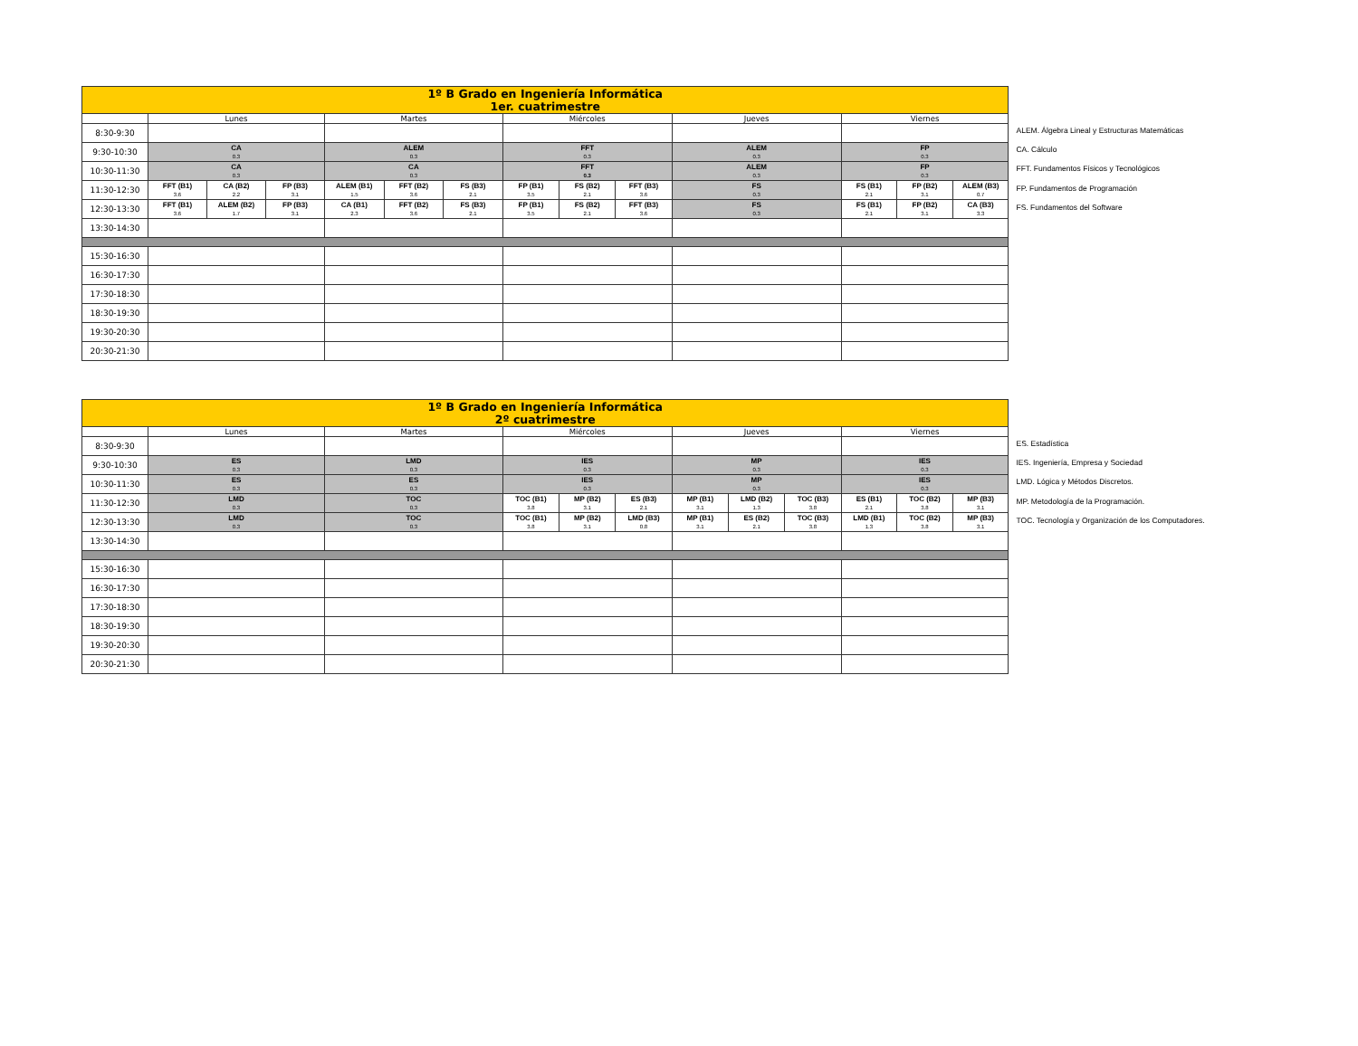| 1º B Grado en Ingeniería Informática 1er. cuatrimestre | | | | | | | | | | | | | |
| --- | --- | --- | --- | --- | --- | --- | --- | --- | --- | --- | --- | --- | --- |
| | Lunes | | | Martes | | | Miércoles | | | Jueves | Viernes | | |
| 8:30-9:30 | | | | | | | | | | | | | |
| 9:30-10:30 | CA 0.3 | | | ALEM 0.3 | | | FFT 0.3 | | | ALEM 0.3 | FP 0.3 | | |
| 10:30-11:30 | CA 0.3 | | | CA 0.3 | | | FFT 0.3 | | | ALEM 0.3 | FP 0.3 | | |
| 11:30-12:30 | FFT (B1) 3.6 | CA (B2) 2.2 | FP (B3) 3.1 | ALEM (B1) 1.5 | FFT (B2) 3.6 | FS (B3) 2.1 | FP (B1) 3.5 | FS (B2) 2.1 | FFT (B3) 3.6 | FS 0.3 | FS (B1) 2.1 | FP (B2) 3.1 | ALEM (B3) 0.7 |
| 12:30-13:30 | FFT (B1) 3.6 | ALEM (B2) 1.7 | FP (B3) 3.1 | CA (B1) 2.3 | FFT (B2) 3.6 | FS (B3) 2.1 | FP (B1) 3.5 | FS (B2) 2.1 | FFT (B3) 3.6 | FS 0.3 | FS (B1) 2.1 | FP (B2) 3.1 | CA (B3) 3.3 |
| 13:30-14:30 | | | | | | | | | | | | | |
| 15:30-16:30 | | | | | | | | | | | | | |
| 16:30-17:30 | | | | | | | | | | | | | |
| 17:30-18:30 | | | | | | | | | | | | | |
| 18:30-19:30 | | | | | | | | | | | | | |
| 19:30-20:30 | | | | | | | | | | | | | |
| 20:30-21:30 | | | | | | | | | | | | | |
ALEM. Álgebra Lineal y Estructuras Matemáticas
CA. Cálculo
FFT. Fundamentos Físicos y Tecnológicos
FP. Fundamentos de Programación
FS. Fundamentos del Software
| 1º B Grado en Ingeniería Informática 2º cuatrimestre | | | | | | | | | | | |
| --- | --- | --- | --- | --- | --- | --- | --- | --- | --- | --- | --- |
| | Lunes | Martes | Miércoles | | | Jueves | | | Viernes | | |
| 8:30-9:30 | | | | | | | | | | | |
| 9:30-10:30 | ES 0.3 | LMD 0.3 | IES 0.3 | | | MP 0.3 | | | IES 0.3 | | |
| 10:30-11:30 | ES 0.3 | ES 0.3 | IES 0.3 | | | MP 0.3 | | | IES 0.3 | | |
| 11:30-12:30 | LMD 0.3 | TOC 0.3 | TOC (B1) 3.8 | MP (B2) 3.1 | ES (B3) 2.1 | MP (B1) 3.1 | LMD (B2) 1.3 | TOC (B3) 3.8 | ES (B1) 2.1 | TOC (B2) 3.8 | MP (B3) 3.1 |
| 12:30-13:30 | LMD 0.3 | TOC 0.3 | TOC (B1) 3.8 | MP (B2) 3.1 | LMD (B3) 0.8 | MP (B1) 3.1 | ES (B2) 2.1 | TOC (B3) 3.8 | LMD (B1) 1.3 | TOC (B2) 3.8 | MP (B3) 3.1 |
| 13:30-14:30 | | | | | | | | | | | |
| 15:30-16:30 | | | | | | | | | | | |
| 16:30-17:30 | | | | | | | | | | | |
| 17:30-18:30 | | | | | | | | | | | |
| 18:30-19:30 | | | | | | | | | | | |
| 19:30-20:30 | | | | | | | | | | | |
| 20:30-21:30 | | | | | | | | | | | |
ES. Estadística
IES. Ingeniería, Empresa y Sociedad
LMD. Lógica y Métodos Discretos.
MP. Metodología de la Programación.
TOC. Tecnología y Organización de los Computadores.